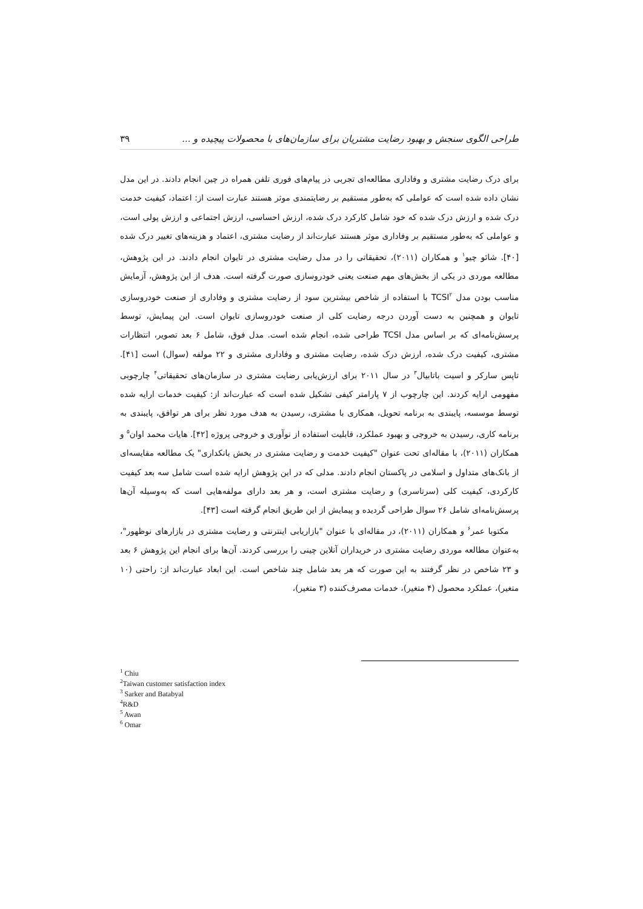طراحی الگوی سنجش و بهبود رضایت مشتریان برای سازمان‌های با محصولات پیچیده و ... ۳۹
برای درک رضایت مشتری و وفاداری مطالعه‌ای تجربی در پیام‌های فوری تلفن همراه در چین انجام دادند. در این مدل نشان داده شده است که عواملی که به‌طور مستقیم بر رضایتمندی موثر هستند عبارت است از: اعتماد، کیفیت خدمت درک شده و ارزش درک شده که خود شامل کارکرد درک شده، ارزش احساسی، ارزش اجتماعی و ارزش پولی است، و عواملی که به‌طور مستقیم بر وفاداری موثر هستند عبارت‌اند از رضایت مشتری، اعتماد و هزینه‌های تغییر درک شده [۴۰]. شائو چیو<sup>۱</sup> و همکاران (۲۰۱۱)، تحقیقاتی را در مدل رضایت مشتری در تایوان انجام دادند. در این پژوهش، مطالعه موردی در یکی از بخش‌های مهم صنعت یعنی خودروسازی صورت گرفته است. هدف از این پژوهش، آزمایش مناسب بودن مدل TCSI<sup>۲</sup> با استفاده از شاخص بیشترین سود از رضایت مشتری و وفاداری از صنعت خودروسازی تایوان و همچنین به دست آوردن درجه رضایت کلی از صنعت خودروسازی تایوان است. این پیمایش، توسط پرسش‌نامه‌ای که بر اساس مدل TCSI طراحی شده، انجام شده است. مدل فوق، شامل ۶ بعد تصویر، انتظارات مشتری، کیفیت درک شده، ارزش درک شده، رضایت مشتری و وفاداری مشتری و ۲۲ مولفه (سوال) است [۴۱]. تاپس سارکر و اسیت باتابیال<sup>۳</sup> در سال ۲۰۱۱ برای ارزش‌یابی رضایت مشتری در سازمان‌های تحقیقاتی<sup>۴</sup> چارچوبی مفهومی ارایه کردند. این چارچوب از ۷ پارامتر کیفی تشکیل شده است که عبارت‌اند از: کیفیت خدمات ارایه شده توسط موسسه، پایبندی به برنامه تحویل، همکاری با مشتری، رسیدن به هدف مورد نظر برای هر توافق، پایبندی به برنامه کاری، رسیدن به خروجی و بهبود عملکرد، قابلیت استفاده از نوآوری و خروجی پروژه [۴۲]. هایات محمد اوان<sup>۵</sup> و همکاران (۲۰۱۱)، با مقاله‌ای تحت عنوان "کیفیت خدمت و رضایت مشتری در بخش بانکداری" یک مطالعه مقایسه‌ای از بانک‌های متداول و اسلامی در پاکستان انجام دادند. مدلی که در این پژوهش ارایه شده است شامل سه بعد کیفیت کارکردی، کیفیت کلی (سرتاسری) و رضایت مشتری است، و هر بعد دارای مولفه‌هایی است که به‌وسیله آن‌ها پرسش‌نامه‌ای شامل ۲۶ سوال طراحی گردیده و پیمایش از این طریق انجام گرفته است [۴۳].
مکتوبا عمر<sup>۶</sup> و همکاران (۲۰۱۱)، در مقاله‌ای با عنوان "بازاریابی اینترنتی و رضایت مشتری در بازارهای نوظهور"، به‌عنوان مطالعه موردی رضایت مشتری در خریداران آنلاین چینی را بررسی کردند. آن‌ها برای انجام این پژوهش ۶ بعد و ۲۳ شاخص در نظر گرفتند به این صورت که هر بعد شامل چند شاخص است. این ابعاد عبارت‌اند از: راحتی (۱۰ متغیر)، عملکرد محصول (۴ متغیر)، خدمات مصرف‌کننده (۳ متغیر)،
<sup>1</sup> Chiu
<sup>2</sup> Taiwan customer satisfaction index
<sup>3</sup> Sarker and Batabyal
<sup>4</sup> R&D
<sup>5</sup> Awan
<sup>6</sup> Omar